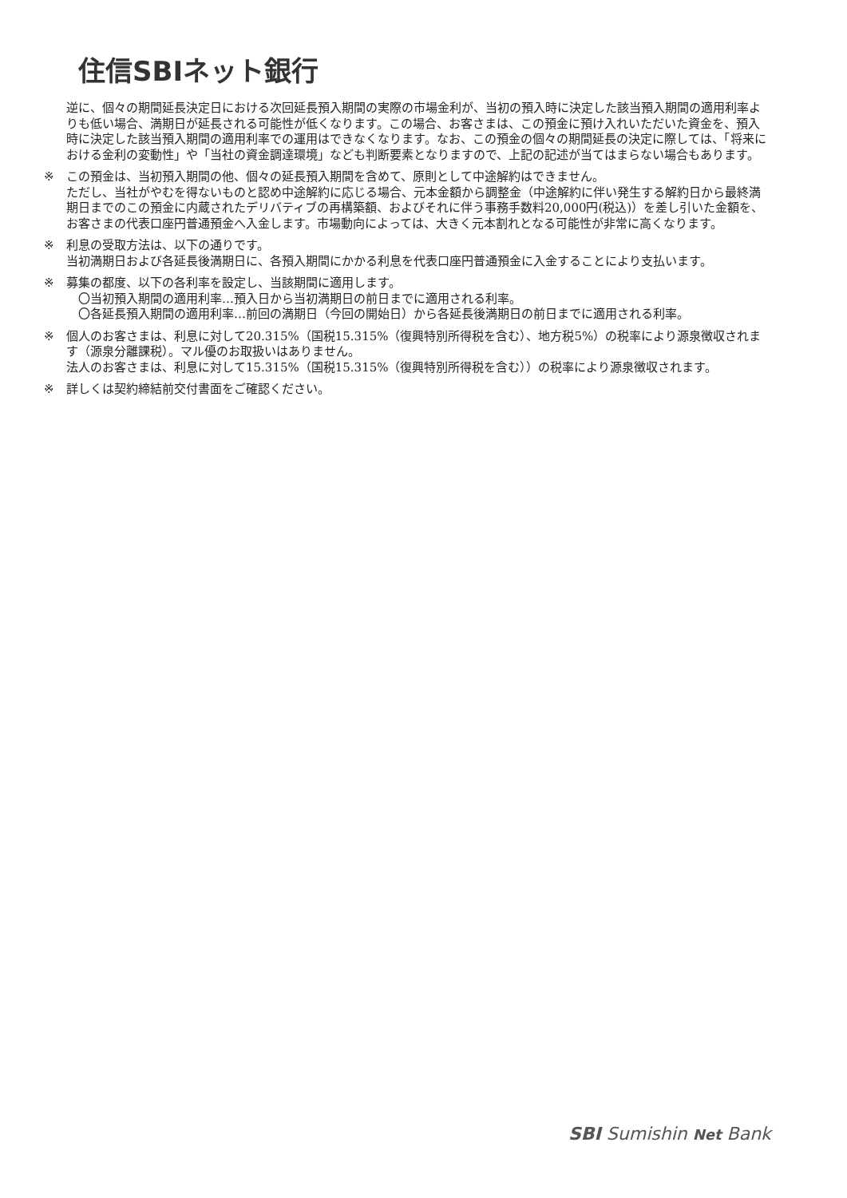住信SBIネット銀行
逆に、個々の期間延長決定日における次回延長預入期間の実際の市場金利が、当初の預入時に決定した該当預入期間の適用利率よりも低い場合、満期日が延長される可能性が低くなります。この場合、お客さまは、この預金に預け入れいただいた資金を、預入時に決定した該当預入期間の適用利率での運用はできなくなります。なお、この預金の個々の期間延長の決定に際しては、「将来における金利の変動性」や「当社の資金調達環境」なども判断要素となりますので、上記の記述が当てはまらない場合もあります。
※ この預金は、当初預入期間の他、個々の延長預入期間を含めて、原則として中途解約はできません。
ただし、当社がやむを得ないものと認め中途解約に応じる場合、元本金額から調整金（中途解約に伴い発生する解約日から最終満期日までのこの預金に内蔵されたデリバティブの再構築額、およびそれに伴う事務手数料20,000円(税込)）を差し引いた金額を、お客さまの代表口座円普通預金へ入金します。市場動向によっては、大きく元本割れとなる可能性が非常に高くなります。
※ 利息の受取方法は、以下の通りです。
当初満期日および各延長後満期日に、各預入期間にかかる利息を代表口座円普通預金に入金することにより支払います。
※ 募集の都度、以下の各利率を設定し、当該期間に適用します。
　〇当初預入期間の適用利率…預入日から当初満期日の前日までに適用される利率。
　〇各延長預入期間の適用利率…前回の満期日（今回の開始日）から各延長後満期日の前日までに適用される利率。
※ 個人のお客さまは、利息に対して20.315%（国税15.315%（復興特別所得税を含む）、地方税5%）の税率により源泉徴収されます（源泉分離課税）。マル優のお取扱いはありません。
法人のお客さまは、利息に対して15.315%（国税15.315%（復興特別所得税を含む））の税率により源泉徴収されます。
※ 詳しくは契約締結前交付書面をご確認ください。
SBI Sumishin Net Bank